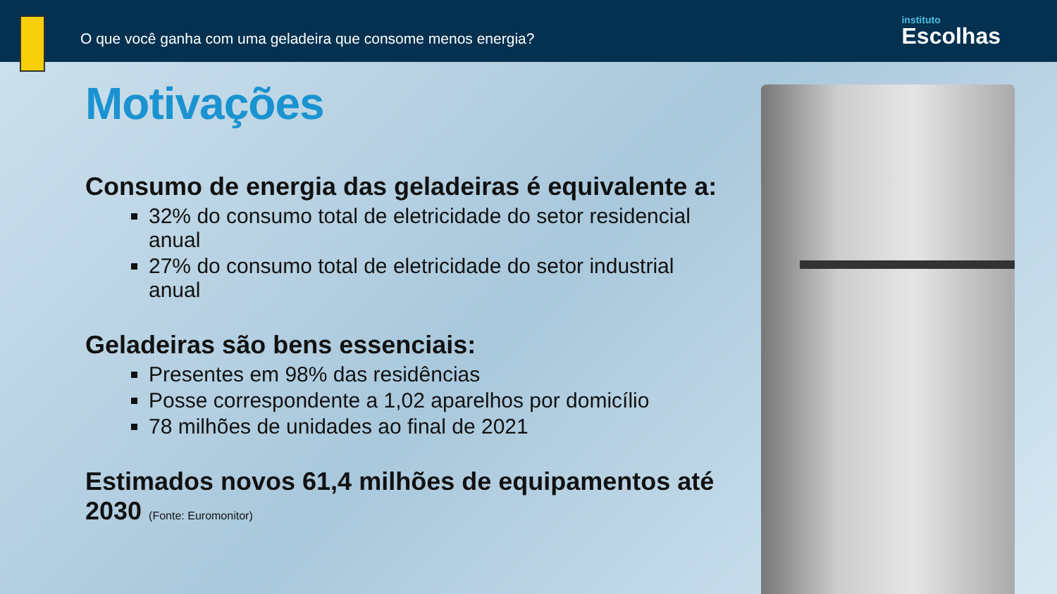O que você ganha com uma geladeira que consome menos energia?
instituto
Escolhas
Motivações
Consumo de energia das geladeiras é equivalente a:
32% do consumo total de eletricidade do setor residencial anual
27% do consumo total de eletricidade do setor industrial anual
Geladeiras são bens essenciais:
Presentes em 98% das residências
Posse correspondente a 1,02 aparelhos por domicílio
78 milhões de unidades ao final de 2021
Estimados novos 61,4 milhões de equipamentos até 2030 (Fonte: Euromonitor)